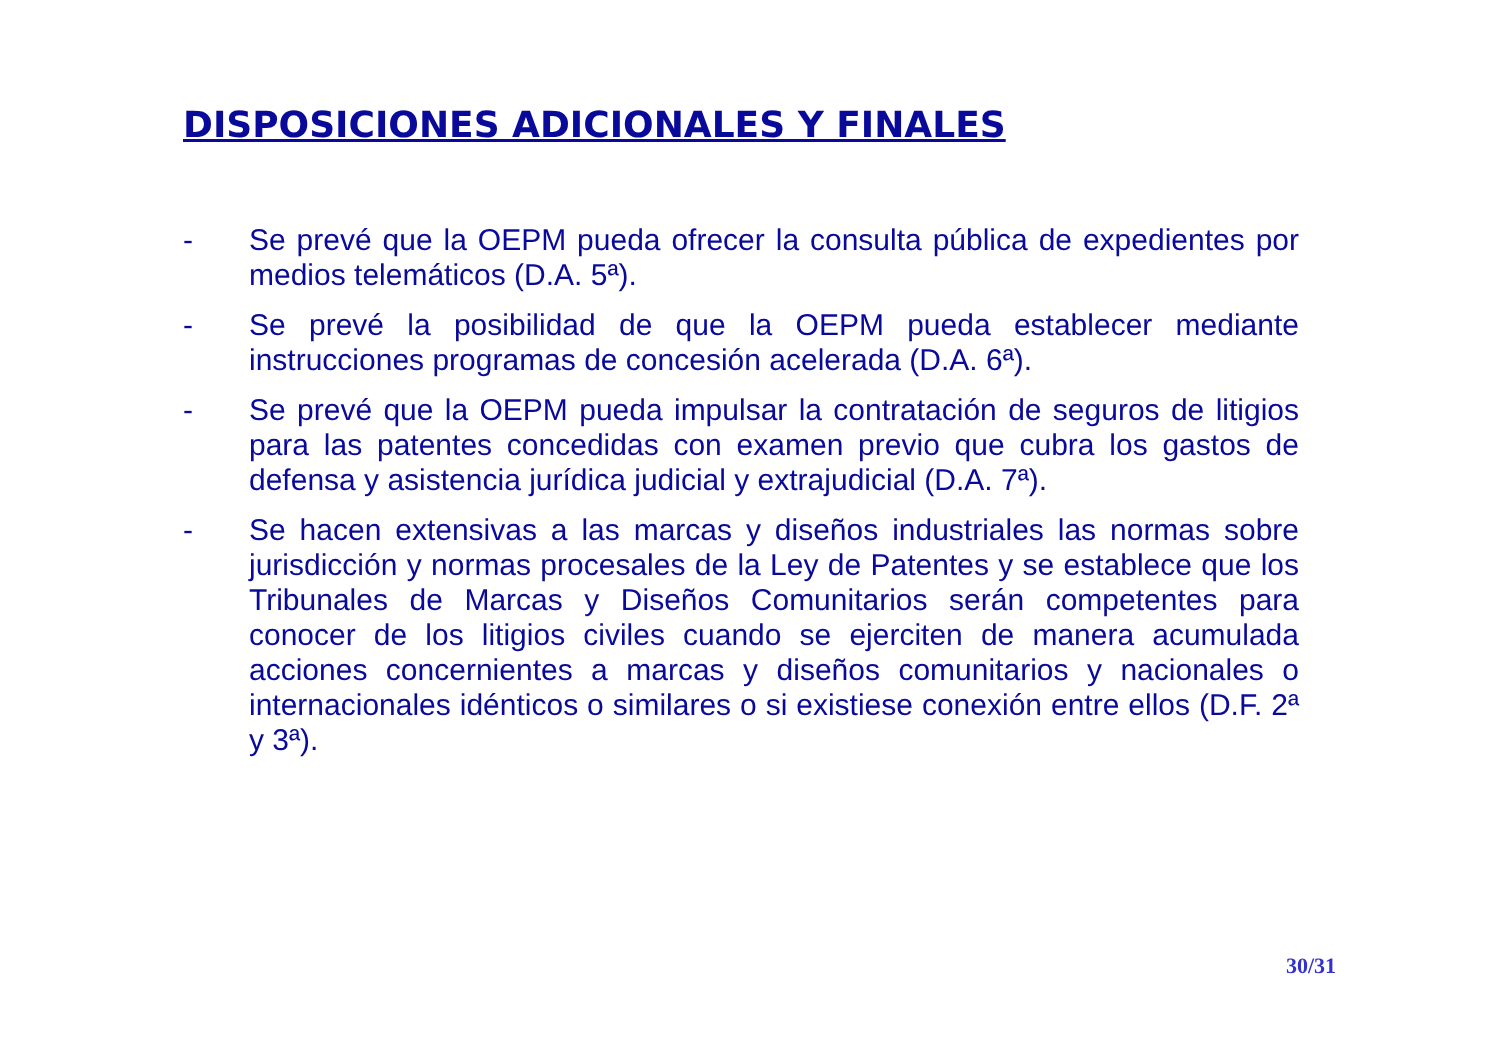DISPOSICIONES ADICIONALES Y FINALES
- Se prevé que la OEPM pueda ofrecer la consulta pública de expedientes por medios telemáticos (D.A. 5ª).
- Se prevé la posibilidad de que la OEPM pueda establecer mediante instrucciones programas de concesión acelerada (D.A. 6ª).
- Se prevé que la OEPM pueda impulsar la contratación de seguros de litigios para las patentes concedidas con examen previo que cubra los gastos de defensa y asistencia jurídica judicial y extrajudicial (D.A. 7ª).
- Se hacen extensivas a las marcas y diseños industriales las normas sobre jurisdicción y normas procesales de la Ley de Patentes y se establece que los Tribunales de Marcas y Diseños Comunitarios serán competentes para conocer de los litigios civiles cuando se ejerciten de manera acumulada acciones concernientes a marcas y diseños comunitarios y nacionales o internacionales idénticos o similares o si existiese conexión entre ellos (D.F. 2ª y 3ª).
30/31